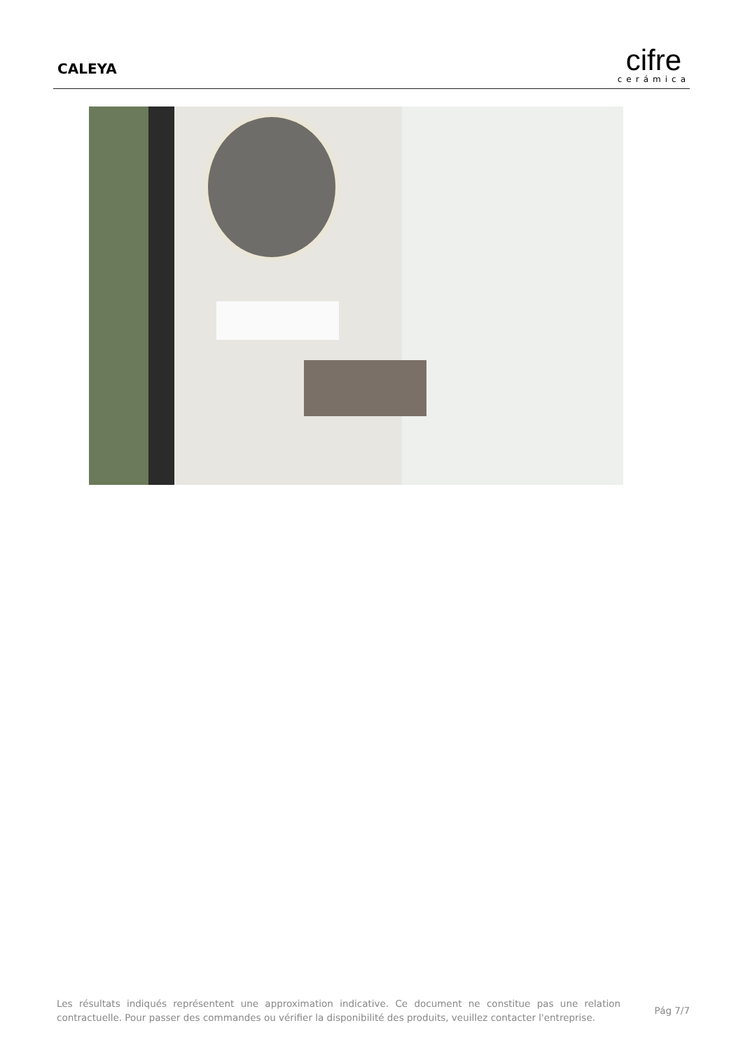CALEYA
cifre
cerámica
Les résultats indiqués représentent une approximation indicative. Ce document ne constitue pas une relation contractuelle. Pour passer des commandes ou vérifier la disponibilité des produits, veuillez contacter l'entreprise.
Pág 7/7